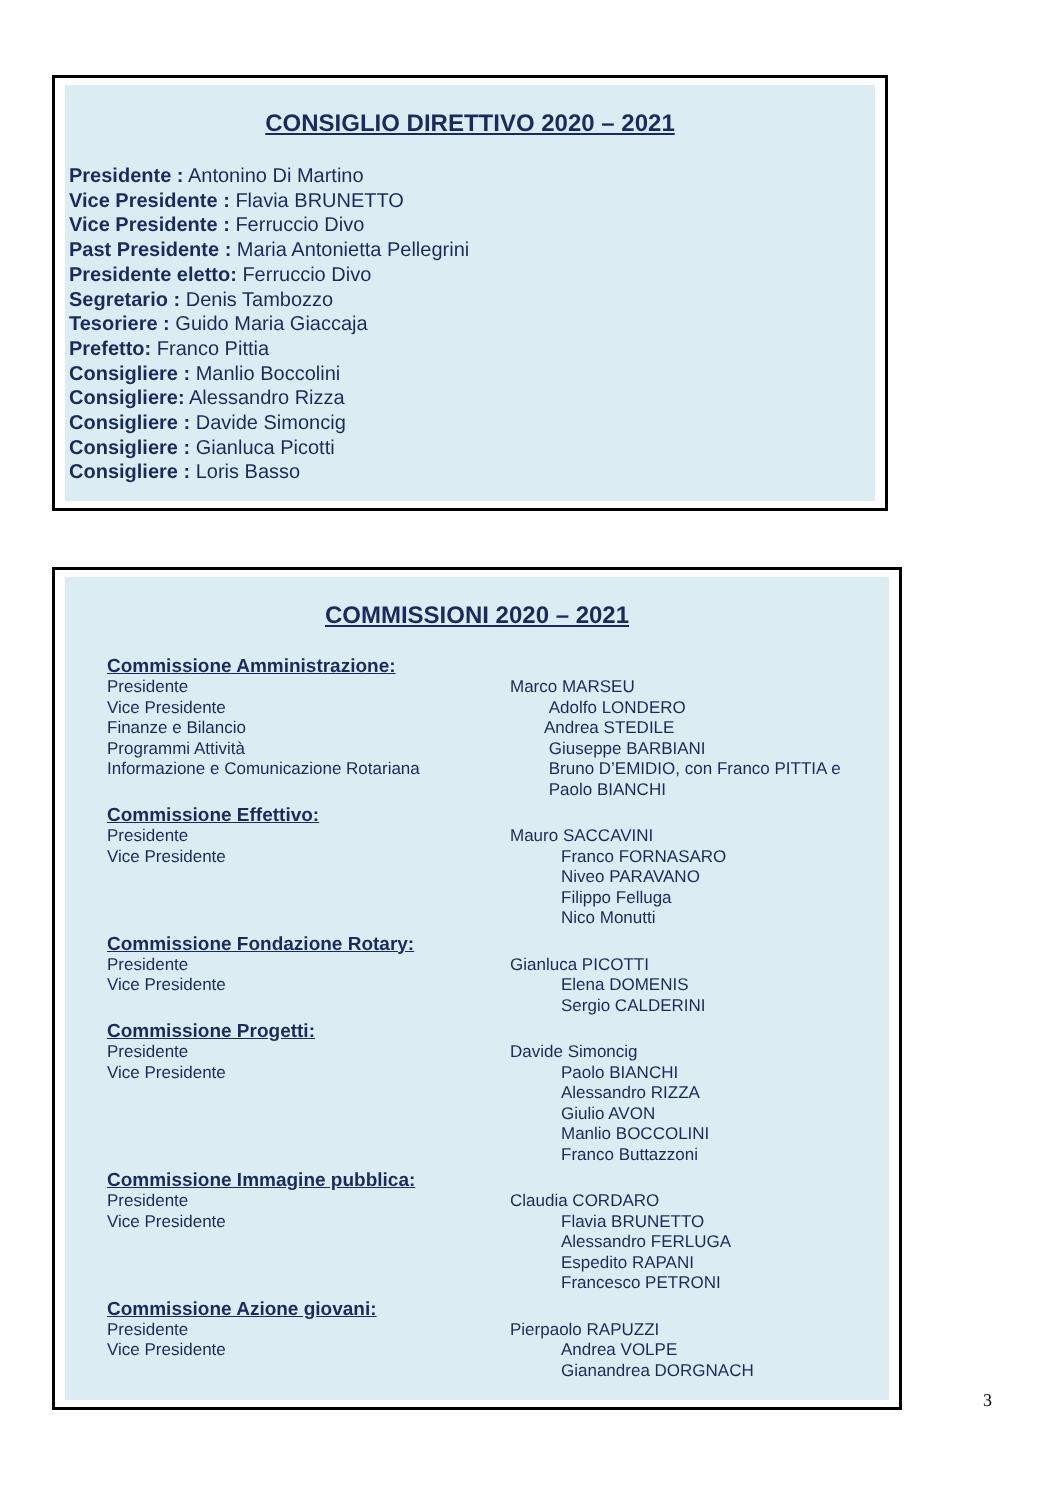CONSIGLIO DIRETTIVO 2020 – 2021
Presidente : Antonino Di Martino
Vice Presidente : Flavia BRUNETTO
Vice Presidente : Ferruccio Divo
Past Presidente : Maria Antonietta Pellegrini
Presidente eletto: Ferruccio Divo
Segretario : Denis Tambozzo
Tesoriere : Guido Maria Giaccaja
Prefetto: Franco Pittia
Consigliere : Manlio Boccolini
Consigliere: Alessandro Rizza
Consigliere : Davide Simoncig
Consigliere : Gianluca Picotti
Consigliere : Loris Basso
COMMISSIONI 2020 – 2021
Commissione Amministrazione:
Presidente
Vice Presidente
Finanze e Bilancio
Programmi Attività
Informazione e Comunicazione Rotariana
Marco MARSEU
   Adolfo LONDERO
  Andrea STEDILE
   Giuseppe BARBIANI
   Bruno D’EMIDIO, con Franco PITTIA e
   Paolo BIANCHI
Commissione Effettivo:
Presidente
Vice Presidente
Mauro SACCAVINI
   Franco FORNASARO
   Niveo PARAVANO
   Filippo Felluga
   Nico Monutti
Commissione Fondazione Rotary:
Presidente
Vice Presidente
Gianluca PICOTTI
   Elena DOMENIS
   Sergio CALDERINI
Commissione Progetti:
Presidente
Vice Presidente
Davide Simoncig
   Paolo BIANCHI
   Alessandro RIZZA
   Giulio AVON
   Manlio BOCCOLINI
   Franco Buttazzoni
Commissione Immagine pubblica:
Presidente
Vice Presidente
Claudia CORDARO
   Flavia BRUNETTO
   Alessandro FERLUGA
   Espedito RAPANI
   Francesco PETRONI
Commissione Azione giovani:
Presidente
Vice Presidente
Pierpaolo RAPUZZI
   Andrea VOLPE
   Gianandrea DORGNACH
3